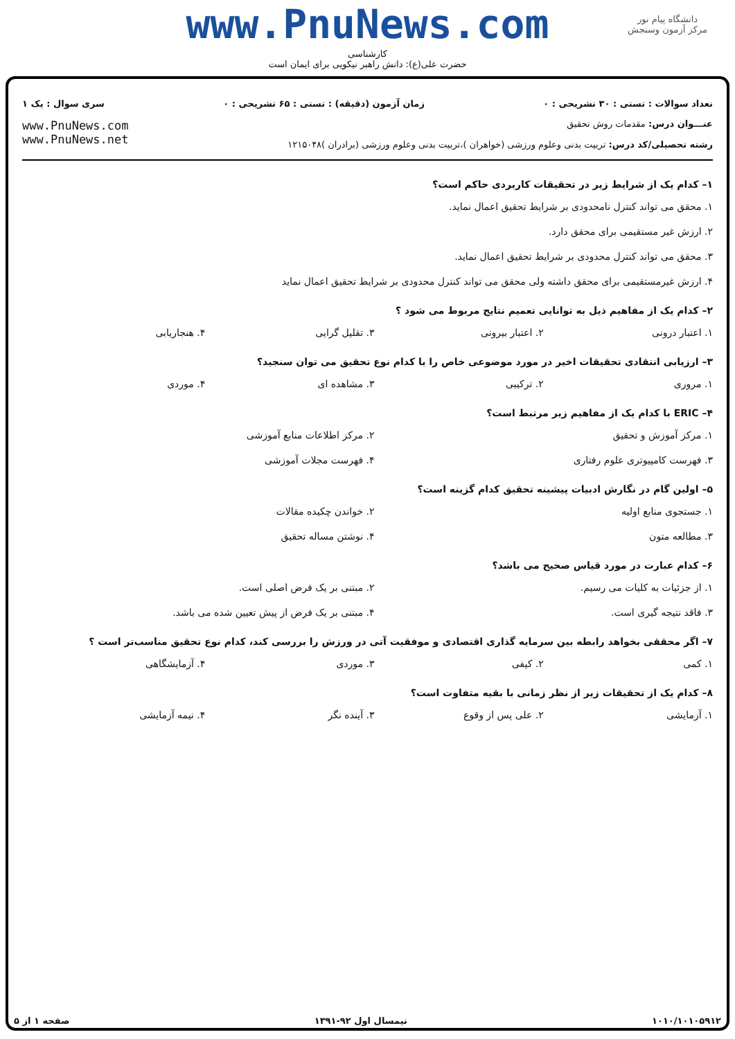www.PnuNews.com
کارشناسی
حضرت علی(ع): دانش راهبر نیکویی برای ایمان است
دانشگاه پیام نور
مرکز آزمون وسنجش
تعداد سوالات : تستی : ۳۰ تشریحی : ۰ زمان آزمون (دقیقه) : تستی : ۶۵ تشریحی : ۰ سری سوال : یک ۱
عنـــوان درس: مقدمات روش تحقیق
رشته تحصیلی/کد درس: تربیت بدنی وعلوم ورزشی (خواهران )،تربیت بدنی وعلوم ورزشی (برادران )۱۲۱۵۰۴۸
www.PnuNews.com
www.PnuNews.net
۱– کدام یک از شرایط زیر در تحقیقات کاربردی حاکم است؟
۱. محقق می تواند کنترل نامحدودی بر شرایط تحقیق اعمال نماید.
۲. ارزش غیر مستقیمی برای محقق دارد.
۳. محقق می تواند کنترل محدودی بر شرایط تحقیق اعمال نماید.
۴. ارزش غیرمستقیمی برای محقق داشته ولی محقق می تواند کنترل محدودی بر شرایط تحقیق اعمال نماید
۲– کدام یک از مفاهیم ذیل به توانایی تعمیم نتایج مربوط می شود ؟
۱. اعتبار درونی ۲. اعتبار بیرونی ۳. تقلیل گرایی ۴. هنجاریابی
۳– ارزیابی انتقادی تحقیقات اخیر در مورد موضوعی خاص را با کدام نوع تحقیق می توان سنجید؟
۱. مروری ۲. ترکیبی ۳. مشاهده ای ۴. موردی
۴– ERIC با کدام یک از مفاهیم زیر مرتبط است؟
۱. مرکز آموزش و تحقیق ۲. مرکز اطلاعات منابع آموزشی
۳. فهرست کامپیوتری علوم رفتاری ۴. فهرست مجلات آموزشی
۵– اولین گام در نگارش ادبیات پیشینه تحقیق کدام گزینه است؟
۱. جستجوی منابع اولیه ۲. خواندن چکیده مقالات
۳. مطالعه متون ۴. نوشتن مساله تحقیق
۶– کدام عبارت در مورد قیاس صحیح می باشد؟
۱. از جزئیات به کلیات می رسیم. ۲. مبتنی بر یک فرض اصلی است.
۳. فاقد نتیجه گیری است. ۴. مبتنی بر یک فرض از پیش تعیین شده می باشد.
۷– اگر محققی بخواهد رابطه بین سرمایه گذاری اقتصادی و موفقیت آتی در ورزش را بررسی کند، کدام نوع تحقیق مناسب‌تر است ؟
۱. کمی ۲. کیفی ۳. موردی ۴. آزمایشگاهی
۸– کدام یک از تحقیقات زیر از نظر زمانی با بقیه متفاوت است؟
۱. آزمایشی ۲. علی پس از وقوع ۳. آینده نگر ۴. نیمه آزمایشی
۱۰۱۰/۱۰۱۰۵۹۱۲ نیمسال اول ۹۲-۱۳۹۱ صفحه ۱ از ۵